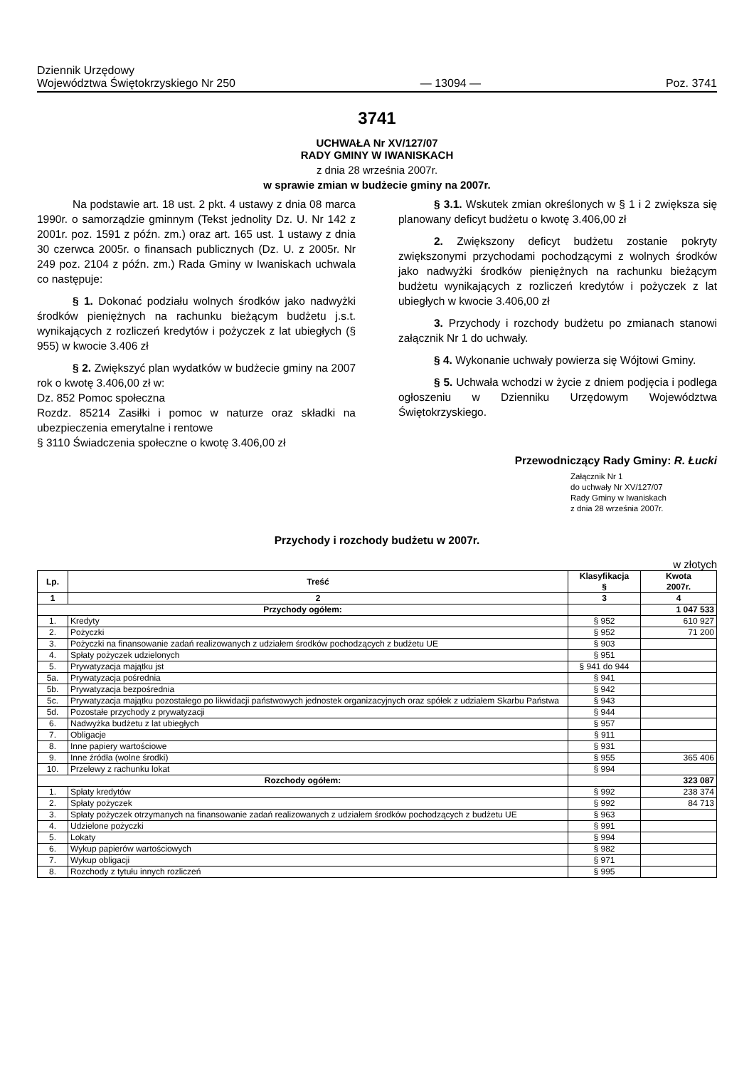Dziennik Urzędowy
Województwa Świętokrzyskiego Nr 250
— 13094 —
Poz. 3741
3741
UCHWAŁA Nr XV/127/07
RADY GMINY W IWANISKACH
z dnia 28 września 2007r.
w sprawie zmian w budżecie gminy na 2007r.
Na podstawie art. 18 ust. 2 pkt. 4 ustawy z dnia 08 marca 1990r. o samorządzie gminnym (Tekst jednolity Dz. U. Nr 142 z 2001r. poz. 1591 z późn. zm.) oraz art. 165 ust. 1 ustawy z dnia 30 czerwca 2005r. o finansach publicznych (Dz. U. z 2005r. Nr 249 poz. 2104 z późn. zm.) Rada Gminy w Iwaniskach uchwala co następuje:
§ 1. Dokonać podziału wolnych środków jako nadwyżki środków pieniężnych na rachunku bieżącym budżetu j.s.t. wynikających z rozliczeń kredytów i pożyczek z lat ubiegłych (§ 955) w kwocie 3.406 zł
§ 2. Zwiększyć plan wydatków w budżecie gminy na 2007 rok o kwotę 3.406,00 zł w:
Dz. 852 Pomoc społeczna
Rozdz. 85214 Zasiłki i pomoc w naturze oraz składki na ubezpieczenia emerytalne i rentowe
§ 3110 Świadczenia społeczne o kwotę 3.406,00 zł
§ 3.1. Wskutek zmian określonych w § 1 i 2 zwiększa się planowany deficyt budżetu o kwotę 3.406,00 zł
2. Zwiększony deficyt budżetu zostanie pokryty zwiększonymi przychodami pochodzącymi z wolnych środków jako nadwyżki środków pieniężnych na rachunku bieżącym budżetu wynikających z rozliczeń kredytów i pożyczek z lat ubiegłych w kwocie 3.406,00 zł
3. Przychody i rozchody budżetu po zmianach stanowi załącznik Nr 1 do uchwały.
§ 4. Wykonanie uchwały powierza się Wójtowi Gminy.
§ 5. Uchwała wchodzi w życie z dniem podjęcia i podlega ogłoszeniu w Dzienniku Urzędowym Województwa Świętokrzyskiego.
Przewodniczący Rady Gminy: R. Łucki
Załącznik Nr 1
do uchwały Nr XV/127/07
Rady Gminy w Iwaniskach
z dnia 28 września 2007r.
Przychody i rozchody budżetu w 2007r.
w złotych
| Lp. | Treść | Klasyfikacja § | Kwota 2007r. |
| --- | --- | --- | --- |
| 1 | 2 | 3 | 4 |
| Przychody ogółem: | | | 1 047 533 |
| 1. | Kredyty | § 952 | 610 927 |
| 2. | Pożyczki | § 952 | 71 200 |
| 3. | Pożyczki na finansowanie zadań realizowanych z udziałem środków pochodzących z budżetu UE | § 903 | |
| 4. | Spłaty pożyczek udzielonych | § 951 | |
| 5. | Prywatyzacja majątku jst | § 941 do 944 | |
| 5a. | Prywatyzacja pośrednia | § 941 | |
| 5b. | Prywatyzacja bezpośrednia | § 942 | |
| 5c. | Prywatyzacja majątku pozostałego po likwidacji państwowych jednostek organizacyjnych oraz spółek z udziałem Skarbu Państwa | § 943 | |
| 5d. | Pozostałe przychody z prywatyzacji | § 944 | |
| 6. | Nadwyżka budżetu z lat ubiegłych | § 957 | |
| 7. | Obligacje | § 911 | |
| 8. | Inne papiery wartościowe | § 931 | |
| 9. | Inne źródła (wolne środki) | § 955 | 365 406 |
| 10. | Przelewy z rachunku lokat | § 994 | |
| Rozchody ogółem: | | | 323 087 |
| 1. | Spłaty kredytów | § 992 | 238 374 |
| 2. | Spłaty pożyczek | § 992 | 84 713 |
| 3. | Spłaty pożyczek otrzymanych na finansowanie zadań realizowanych z udziałem środków pochodzących z budżetu UE | § 963 | |
| 4. | Udzielone pożyczki | § 991 | |
| 5. | Lokaty | § 994 | |
| 6. | Wykup papierów wartościowych | § 982 | |
| 7. | Wykup obligacji | § 971 | |
| 8. | Rozchody z tytułu innych rozliczeń | § 995 | |